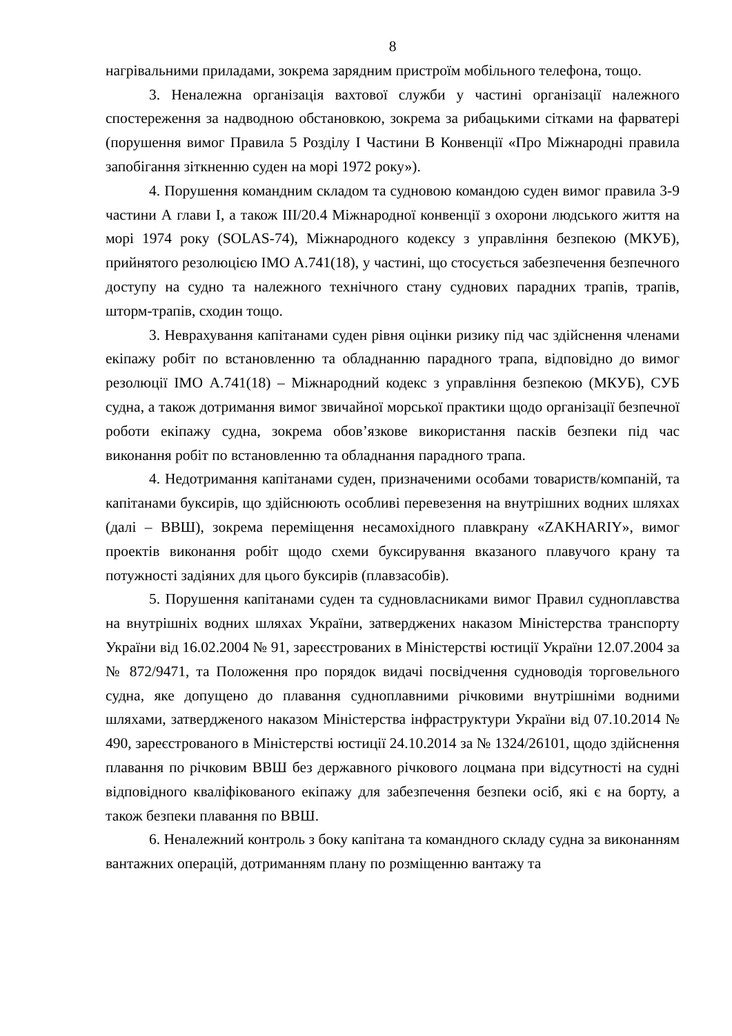8
нагрівальними приладами, зокрема зарядним пристроїм мобільного телефона, тощо.
3. Неналежна організація вахтової служби у частині організації належного спостереження за надводною обстановкою, зокрема за рибацькими сітками на фарватері (порушення вимог Правила 5 Розділу І Частини В Конвенції «Про Міжнародні правила запобігання зіткненню суден на морі 1972 року»).
4. Порушення командним складом та судновою командою суден вимог правила 3-9 частини А глави І, а також ІІІ/20.4 Міжнародної конвенції з охорони людського життя на морі 1974 року (SOLAS-74), Міжнародного кодексу з управління безпекою (МКУБ), прийнятого резолюцією ІМО А.741(18), у частині, що стосується забезпечення безпечного доступу на судно та належного технічного стану суднових парадних трапів, трапів, шторм-трапів, сходин тощо.
3. Неврахування капітанами суден рівня оцінки ризику під час здійснення членами екіпажу робіт по встановленню та обладнанню парадного трапа, відповідно до вимог резолюції ІМО А.741(18) – Міжнародний кодекс з управління безпекою (МКУБ), СУБ судна, а також дотримання вимог звичайної морської практики щодо організації безпечної роботи екіпажу судна, зокрема обов’язкове використання пасків безпеки під час виконання робіт по встановленню та обладнання парадного трапа.
4. Недотримання капітанами суден, призначеними особами товариств/компаній, та капітанами буксирів, що здійснюють особливі перевезення на внутрішних водних шляхах (далі – ВВШ), зокрема переміщення несамохідного плавкрану «ZAKHARIY», вимог проектів виконання робіт щодо схеми буксирування вказаного плавучого крану та потужності задіяних для цього буксирів (плавзасобів).
5. Порушення капітанами суден та судновласниками вимог Правил судноплавства на внутрішніх водних шляхах України, затверджених наказом Міністерства транспорту України від 16.02.2004 № 91, зареєстрованих в Міністерстві юстиції України 12.07.2004 за № 872/9471, та Положення про порядок видачі посвідчення судноводія торговельного судна, яке допущено до плавання судноплавними річковими внутрішніми водними шляхами, затвердженого наказом Міністерства інфраструктури України від 07.10.2014 № 490, зареєстрованого в Міністерстві юстиції 24.10.2014 за № 1324/26101, щодо здійснення плавання по річковим ВВШ без державного річкового лоцмана при відсутності на судні відповідного кваліфікованого екіпажу для забезпечення безпеки осіб, які є на борту, а також безпеки плавання по ВВШ.
6. Неналежний контроль з боку капітана та командного складу судна за виконанням вантажних операцій, дотриманням плану по розміщенню вантажу та